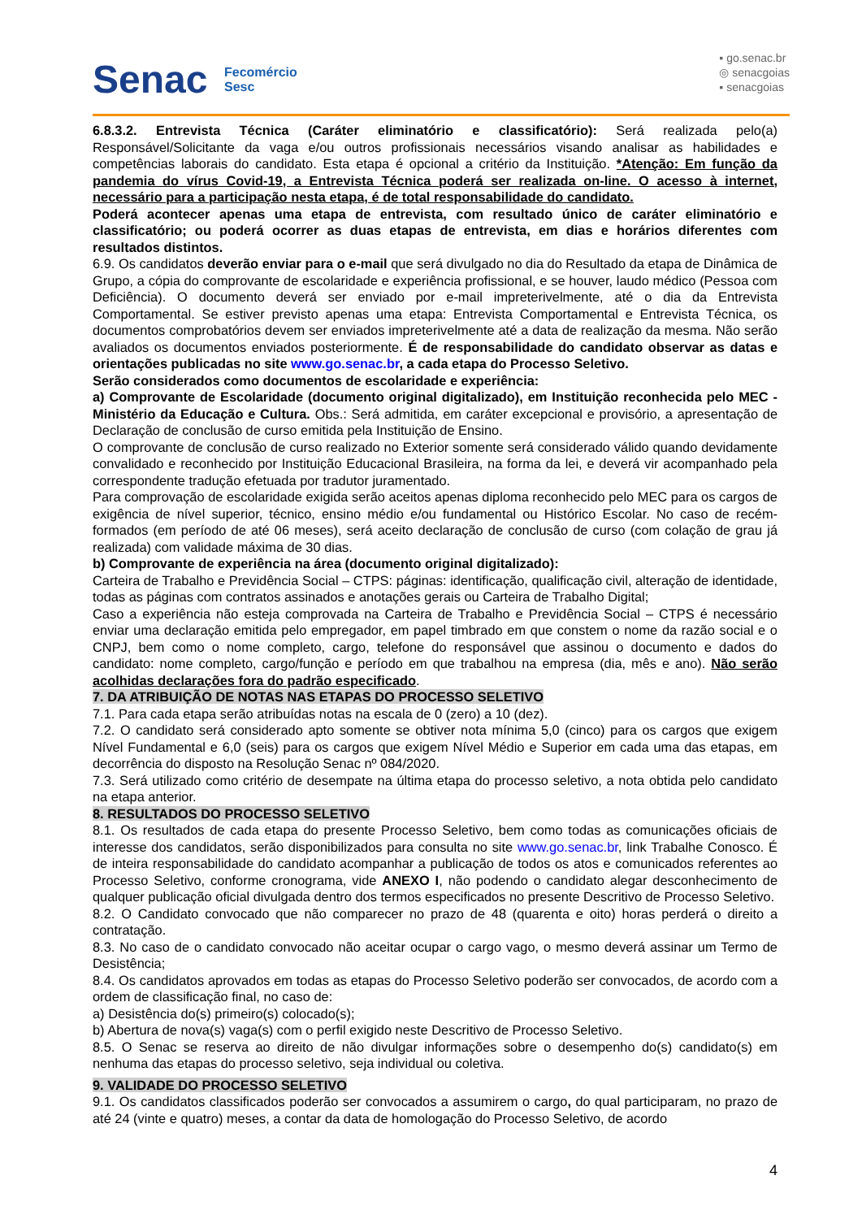Senac
Fecomércio
Sesc
▪ go.senac.br
◎ senacgoias
▪ senacgoias
6.8.3.2. Entrevista Técnica (Caráter eliminatório e classificatório): Será realizada pelo(a) Responsável/Solicitante da vaga e/ou outros profissionais necessários visando analisar as habilidades e competências laborais do candidato. Esta etapa é opcional a critério da Instituição. *Atenção: Em função da pandemia do vírus Covid-19, a Entrevista Técnica poderá ser realizada on-line. O acesso à internet, necessário para a participação nesta etapa, é de total responsabilidade do candidato.
Poderá acontecer apenas uma etapa de entrevista, com resultado único de caráter eliminatório e classificatório; ou poderá ocorrer as duas etapas de entrevista, em dias e horários diferentes com resultados distintos.
6.9. Os candidatos deverão enviar para o e-mail que será divulgado no dia do Resultado da etapa de Dinâmica de Grupo, a cópia do comprovante de escolaridade e experiência profissional, e se houver, laudo médico (Pessoa com Deficiência). O documento deverá ser enviado por e-mail impreterivelmente, até o dia da Entrevista Comportamental. Se estiver previsto apenas uma etapa: Entrevista Comportamental e Entrevista Técnica, os documentos comprobatórios devem ser enviados impreterivelmente até a data de realização da mesma. Não serão avaliados os documentos enviados posteriormente. É de responsabilidade do candidato observar as datas e orientações publicadas no site www.go.senac.br, a cada etapa do Processo Seletivo.
Serão considerados como documentos de escolaridade e experiência:
a) Comprovante de Escolaridade (documento original digitalizado), em Instituição reconhecida pelo MEC - Ministério da Educação e Cultura. Obs.: Será admitida, em caráter excepcional e provisório, a apresentação de Declaração de conclusão de curso emitida pela Instituição de Ensino.
O comprovante de conclusão de curso realizado no Exterior somente será considerado válido quando devidamente convalidado e reconhecido por Instituição Educacional Brasileira, na forma da lei, e deverá vir acompanhado pela correspondente tradução efetuada por tradutor juramentado.
Para comprovação de escolaridade exigida serão aceitos apenas diploma reconhecido pelo MEC para os cargos de exigência de nível superior, técnico, ensino médio e/ou fundamental ou Histórico Escolar. No caso de recém-formados (em período de até 06 meses), será aceito declaração de conclusão de curso (com colação de grau já realizada) com validade máxima de 30 dias.
b) Comprovante de experiência na área (documento original digitalizado):
Carteira de Trabalho e Previdência Social – CTPS: páginas: identificação, qualificação civil, alteração de identidade, todas as páginas com contratos assinados e anotações gerais ou Carteira de Trabalho Digital;
Caso a experiência não esteja comprovada na Carteira de Trabalho e Previdência Social – CTPS é necessário enviar uma declaração emitida pelo empregador, em papel timbrado em que constem o nome da razão social e o CNPJ, bem como o nome completo, cargo, telefone do responsável que assinou o documento e dados do candidato: nome completo, cargo/função e período em que trabalhou na empresa (dia, mês e ano). Não serão acolhidas declarações fora do padrão especificado.
7. DA ATRIBUIÇÃO DE NOTAS NAS ETAPAS DO PROCESSO SELETIVO
7.1. Para cada etapa serão atribuídas notas na escala de 0 (zero) a 10 (dez).
7.2. O candidato será considerado apto somente se obtiver nota mínima 5,0 (cinco) para os cargos que exigem Nível Fundamental e 6,0 (seis) para os cargos que exigem Nível Médio e Superior em cada uma das etapas, em decorrência do disposto na Resolução Senac nº 084/2020.
7.3. Será utilizado como critério de desempate na última etapa do processo seletivo, a nota obtida pelo candidato na etapa anterior.
8. RESULTADOS DO PROCESSO SELETIVO
8.1. Os resultados de cada etapa do presente Processo Seletivo, bem como todas as comunicações oficiais de interesse dos candidatos, serão disponibilizados para consulta no site www.go.senac.br, link Trabalhe Conosco. É de inteira responsabilidade do candidato acompanhar a publicação de todos os atos e comunicados referentes ao Processo Seletivo, conforme cronograma, vide ANEXO I, não podendo o candidato alegar desconhecimento de qualquer publicação oficial divulgada dentro dos termos especificados no presente Descritivo de Processo Seletivo.
8.2. O Candidato convocado que não comparecer no prazo de 48 (quarenta e oito) horas perderá o direito a contratação.
8.3. No caso de o candidato convocado não aceitar ocupar o cargo vago, o mesmo deverá assinar um Termo de Desistência;
8.4. Os candidatos aprovados em todas as etapas do Processo Seletivo poderão ser convocados, de acordo com a ordem de classificação final, no caso de:
a) Desistência do(s) primeiro(s) colocado(s);
b) Abertura de nova(s) vaga(s) com o perfil exigido neste Descritivo de Processo Seletivo.
8.5. O Senac se reserva ao direito de não divulgar informações sobre o desempenho do(s) candidato(s) em nenhuma das etapas do processo seletivo, seja individual ou coletiva.
9. VALIDADE DO PROCESSO SELETIVO
9.1. Os candidatos classificados poderão ser convocados a assumirem o cargo, do qual participaram, no prazo de até 24 (vinte e quatro) meses, a contar da data de homologação do Processo Seletivo, de acordo
4